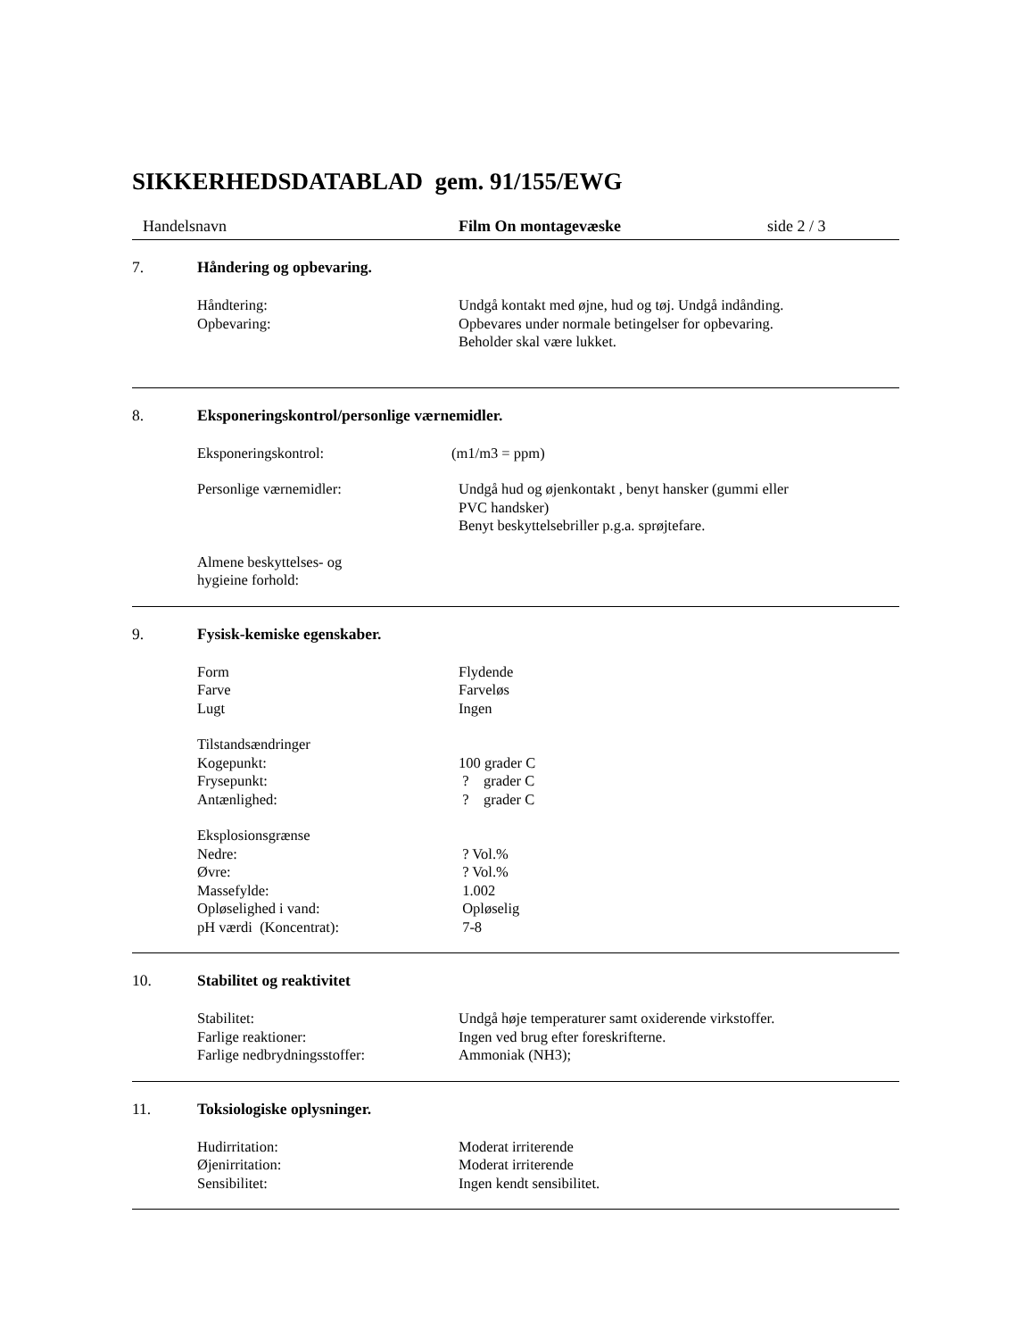SIKKERHEDSDATABLAD gem. 91/155/EWG
Handelsnavn Film On montagevæske side 2 / 3
7. Håndering og opbevaring.
Håndtering: Undgå kontakt med øjne, hud og tøj. Undgå indånding.
Opbevaring: Opbevares under normale betingelser for opbevaring.
Beholder skal være lukket.
8. Eksponeringskontrol/personlige værnemidler.
Eksponeringskontrol: (m1/m3 = ppm)
Personlige værnemidler: Undgå hud og øjenkontakt , benyt hansker (gummi eller
PVC handsker)
Benyt beskyttelsebriller p.g.a. sprøjtefare.
Almene beskyttelses- og
hygieine forhold:
9. Fysisk-kemiske egenskaber.
Form Flydende
Farve Farveløs
Lugt Ingen
Tilstandsændringer
Kogepunkt: 100 grader C
Frysepunkt: ? grader C
Antænlighed: ? grader C
Eksplosionsgrænse
Nedre: ? Vol.%
Øvre: ? Vol.%
Massefylde: 1.002
Opløselighed i vand: Opløselig
pH værdi (Koncentrat): 7-8
10. Stabilitet og reaktivitet
Stabilitet: Undgå høje temperaturer samt oxiderende virkstoffer.
Farlige reaktioner: Ingen ved brug efter foreskrifterne.
Farlige nedbrydningsstoffer: Ammoniak (NH3);
11. Toksiologiske oplysninger.
Hudirritation: Moderat irriterende
Øjenirritation: Moderat irriterende
Sensibilitet: Ingen kendt sensibilitet.